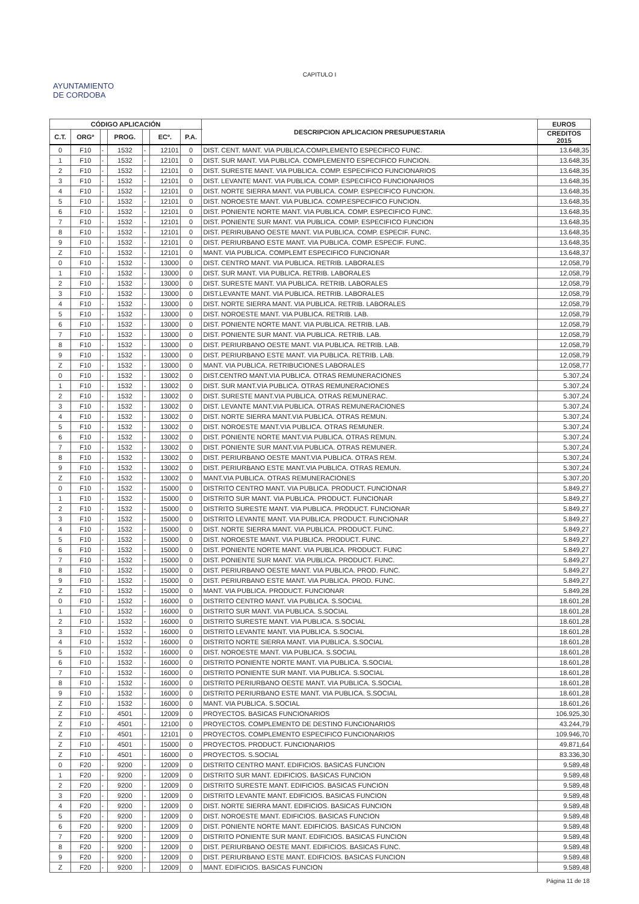CAPITULO I
AYUNTAMIENTO
DE CORDOBA
| CÓDIGO APLICACIÓN | | | | | | | DESCRIPCION APLICACION PRESUPUESTARIA | EUROS |
| --- | --- | --- | --- | --- | --- | --- | --- | --- |
| C.T. | ORGº | | PROG. | | ECº. | P.A. | | CREDITOS 2015 |
| 0 | F10 | - | 1532 | - | 12101 | 0 | DIST. CENT. MANT. VIA PUBLICA.COMPLEMENTO ESPECIFICO FUNC. | 13.648,35 |
| 1 | F10 | - | 1532 | - | 12101 | 0 | DIST. SUR MANT. VIA PUBLICA. COMPLEMENTO ESPECIFICO FUNCION. | 13.648,35 |
| 2 | F10 | - | 1532 | - | 12101 | 0 | DIST. SURESTE MANT. VIA PUBLICA. COMP. ESPECIFICO FUNCIONARIOS | 13.648,35 |
| 3 | F10 | - | 1532 | - | 12101 | 0 | DIST. LEVANTE MANT. VIA PUBLICA. COMP. ESPECIFICO FUNCIONARIOS | 13.648,35 |
| 4 | F10 | - | 1532 | - | 12101 | 0 | DIST. NORTE SIERRA MANT. VIA PUBLICA. COMP. ESPECIFICO FUNCION. | 13.648,35 |
| 5 | F10 | - | 1532 | - | 12101 | 0 | DIST. NOROESTE MANT. VIA PUBLICA. COMP.ESPECIFICO FUNCION. | 13.648,35 |
| 6 | F10 | - | 1532 | - | 12101 | 0 | DIST. PONIENTE NORTE MANT. VIA PUBLICA. COMP. ESPECIFICO FUNC. | 13.648,35 |
| 7 | F10 | - | 1532 | - | 12101 | 0 | DIST. PONIENTE SUR MANT. VIA PUBLICA. COMP. ESPECIFICO FUNCION | 13.648,35 |
| 8 | F10 | - | 1532 | - | 12101 | 0 | DIST. PERIRUBANO OESTE MANT. VIA PUBLICA. COMP. ESPECIF. FUNC. | 13.648,35 |
| 9 | F10 | - | 1532 | - | 12101 | 0 | DIST. PERIURBANO ESTE MANT. VIA PUBLICA. COMP. ESPECIF. FUNC. | 13.648,35 |
| Z | F10 | - | 1532 | - | 12101 | 0 | MANT. VIA PUBLICA. COMPLEMT ESPECIFICO FUNCIONAR | 13.648,37 |
| 0 | F10 | - | 1532 | - | 13000 | 0 | DIST. CENTRO MANT. VIA PUBLICA. RETRIB. LABORALES | 12.058,79 |
| 1 | F10 | - | 1532 | - | 13000 | 0 | DIST. SUR MANT. VIA PUBLICA. RETRIB. LABORALES | 12.058,79 |
| 2 | F10 | - | 1532 | - | 13000 | 0 | DIST. SURESTE MANT. VIA PUBLICA. RETRIB. LABORALES | 12.058,79 |
| 3 | F10 | - | 1532 | - | 13000 | 0 | DIST.LEVANTE MANT. VIA PUBLICA. RETRIB. LABORALES | 12.058,79 |
| 4 | F10 | - | 1532 | - | 13000 | 0 | DIST. NORTE SIERRA MANT. VIA PUBLICA. RETRIB. LABORALES | 12.058,79 |
| 5 | F10 | - | 1532 | - | 13000 | 0 | DIST. NOROESTE MANT. VIA PUBLICA. RETRIB. LAB. | 12.058,79 |
| 6 | F10 | - | 1532 | - | 13000 | 0 | DIST. PONIENTE NORTE MANT. VIA PUBLICA. RETRIB. LAB. | 12.058,79 |
| 7 | F10 | - | 1532 | - | 13000 | 0 | DIST. PONIENTE SUR MANT. VIA PUBLICA. RETRIB. LAB. | 12.058,79 |
| 8 | F10 | - | 1532 | - | 13000 | 0 | DIST. PERIURBANO OESTE MANT. VIA PUBLICA. RETRIB. LAB. | 12.058,79 |
| 9 | F10 | - | 1532 | - | 13000 | 0 | DIST. PERIURBANO ESTE MANT. VIA PUBLICA. RETRIB. LAB. | 12.058,79 |
| Z | F10 | - | 1532 | - | 13000 | 0 | MANT. VIA PUBLICA. RETRIBUCIONES LABORALES | 12.058,77 |
| 0 | F10 | - | 1532 | - | 13002 | 0 | DIST.CENTRO MANT.VIA PUBLICA. OTRAS REMUNERACIONES | 5.307,24 |
| 1 | F10 | - | 1532 | - | 13002 | 0 | DIST. SUR MANT.VIA PUBLICA. OTRAS REMUNERACIONES | 5.307,24 |
| 2 | F10 | - | 1532 | - | 13002 | 0 | DIST. SURESTE MANT.VIA PUBLICA. OTRAS REMUNERAC. | 5.307,24 |
| 3 | F10 | - | 1532 | - | 13002 | 0 | DIST. LEVANTE MANT.VIA PUBLICA. OTRAS REMUNERACIONES | 5.307,24 |
| 4 | F10 | - | 1532 | - | 13002 | 0 | DIST. NORTE SIERRA MANT.VIA PUBLICA. OTRAS REMUN. | 5.307,24 |
| 5 | F10 | - | 1532 | - | 13002 | 0 | DIST. NOROESTE MANT.VIA PUBLICA. OTRAS REMUNER. | 5.307,24 |
| 6 | F10 | - | 1532 | - | 13002 | 0 | DIST. PONIENTE NORTE MANT.VIA PUBLICA. OTRAS REMUN. | 5.307,24 |
| 7 | F10 | - | 1532 | - | 13002 | 0 | DIST. PONIENTE SUR MANT.VIA PUBLICA. OTRAS REMUNER. | 5.307,24 |
| 8 | F10 | - | 1532 | - | 13002 | 0 | DIST. PERIURBANO OESTE MANT.VIA PUBLICA. OTRAS REM. | 5.307,24 |
| 9 | F10 | - | 1532 | - | 13002 | 0 | DIST. PERIURBANO ESTE MANT.VIA PUBLICA. OTRAS REMUN. | 5.307,24 |
| Z | F10 | - | 1532 | - | 13002 | 0 | MANT.VIA PUBLICA. OTRAS REMUNERACIONES | 5.307,20 |
| 0 | F10 | - | 1532 | - | 15000 | 0 | DISTRITO CENTRO MANT. VIA PUBLICA. PRODUCT. FUNCIONAR | 5.849,27 |
| 1 | F10 | - | 1532 | - | 15000 | 0 | DISTRITO SUR MANT. VIA PUBLICA. PRODUCT. FUNCIONAR | 5.849,27 |
| 2 | F10 | - | 1532 | - | 15000 | 0 | DISTRITO SURESTE MANT. VIA PUBLICA. PRODUCT. FUNCIONAR | 5.849,27 |
| 3 | F10 | - | 1532 | - | 15000 | 0 | DISTRITO LEVANTE MANT. VIA PUBLICA. PRODUCT. FUNCIONAR | 5.849,27 |
| 4 | F10 | - | 1532 | - | 15000 | 0 | DIST. NORTE SIERRA MANT. VIA PUBLICA. PRODUCT. FUNC. | 5.849,27 |
| 5 | F10 | - | 1532 | - | 15000 | 0 | DIST. NOROESTE MANT. VIA PUBLICA. PRODUCT. FUNC. | 5.849,27 |
| 6 | F10 | - | 1532 | - | 15000 | 0 | DIST. PONIENTE NORTE MANT. VIA PUBLICA. PRODUCT. FUNC | 5.849,27 |
| 7 | F10 | - | 1532 | - | 15000 | 0 | DIST. PONIENTE SUR MANT. VIA PUBLICA. PRODUCT. FUNC. | 5.849,27 |
| 8 | F10 | - | 1532 | - | 15000 | 0 | DIST. PERIURBANO OESTE MANT. VIA PUBLICA. PROD. FUNC. | 5.849,27 |
| 9 | F10 | - | 1532 | - | 15000 | 0 | DIST. PERIURBANO ESTE MANT. VIA PUBLICA. PROD. FUNC. | 5.849,27 |
| Z | F10 | - | 1532 | - | 15000 | 0 | MANT. VIA PUBLICA. PRODUCT. FUNCIONAR | 5.849,28 |
| 0 | F10 | - | 1532 | - | 16000 | 0 | DISTRITO CENTRO MANT. VIA PUBLICA. S.SOCIAL | 18.601,28 |
| 1 | F10 | - | 1532 | - | 16000 | 0 | DISTRITO SUR MANT. VIA PUBLICA. S.SOCIAL | 18.601,28 |
| 2 | F10 | - | 1532 | - | 16000 | 0 | DISTRITO SURESTE MANT. VIA PUBLICA. S.SOCIAL | 18.601,28 |
| 3 | F10 | - | 1532 | - | 16000 | 0 | DISTRITO LEVANTE MANT. VIA PUBLICA. S.SOCIAL | 18.601,28 |
| 4 | F10 | - | 1532 | - | 16000 | 0 | DISTRITO NORTE SIERRA MANT. VIA PUBLICA. S.SOCIAL | 18.601,28 |
| 5 | F10 | - | 1532 | - | 16000 | 0 | DIST. NOROESTE MANT. VIA PUBLICA. S.SOCIAL | 18.601,28 |
| 6 | F10 | - | 1532 | - | 16000 | 0 | DISTRITO PONIENTE NORTE MANT. VIA PUBLICA. S.SOCIAL | 18.601,28 |
| 7 | F10 | - | 1532 | - | 16000 | 0 | DISTRITO PONIENTE SUR MANT. VIA PUBLICA. S.SOCIAL | 18.601,28 |
| 8 | F10 | - | 1532 | - | 16000 | 0 | DISTRITO PERIURBANO OESTE MANT. VIA PUBLICA. S.SOCIAL | 18.601,28 |
| 9 | F10 | - | 1532 | - | 16000 | 0 | DISTRITO PERIURBANO ESTE MANT. VIA PUBLICA. S.SOCIAL | 18.601,28 |
| Z | F10 | - | 1532 | - | 16000 | 0 | MANT. VIA PUBLICA. S.SOCIAL | 18.601,26 |
| Z | F10 | - | 4501 | - | 12009 | 0 | PROYECTOS. BASICAS FUNCIONARIOS | 106.925,30 |
| Z | F10 | - | 4501 | - | 12100 | 0 | PROYECTOS. COMPLEMENTO DE DESTINO FUNCIONARIOS | 43.244,79 |
| Z | F10 | - | 4501 | - | 12101 | 0 | PROYECTOS. COMPLEMENTO ESPECIFICO FUNCIONARIOS | 109.946,70 |
| Z | F10 | - | 4501 | - | 15000 | 0 | PROYECTOS. PRODUCT. FUNCIONARIOS | 49.871,64 |
| Z | F10 | - | 4501 | - | 16000 | 0 | PROYECTOS. S.SOCIAL | 83.336,30 |
| 0 | F20 | - | 9200 | - | 12009 | 0 | DISTRITO CENTRO MANT. EDIFICIOS. BASICAS FUNCION | 9.589,48 |
| 1 | F20 | - | 9200 | - | 12009 | 0 | DISTRITO SUR MANT. EDIFICIOS. BASICAS FUNCION | 9.589,48 |
| 2 | F20 | - | 9200 | - | 12009 | 0 | DISTRITO SURESTE MANT. EDIFICIOS. BASICAS FUNCION | 9.589,48 |
| 3 | F20 | - | 9200 | - | 12009 | 0 | DISTRITO LEVANTE MANT. EDIFICIOS. BASICAS FUNCION | 9.589,48 |
| 4 | F20 | - | 9200 | - | 12009 | 0 | DIST. NORTE SIERRA MANT. EDIFICIOS. BASICAS FUNCION | 9.589,48 |
| 5 | F20 | - | 9200 | - | 12009 | 0 | DIST. NOROESTE MANT. EDIFICIOS. BASICAS FUNCION | 9.589,48 |
| 6 | F20 | - | 9200 | - | 12009 | 0 | DIST. PONIENTE NORTE MANT. EDIFICIOS. BASICAS FUNCION | 9.589,48 |
| 7 | F20 | - | 9200 | - | 12009 | 0 | DISTRITO PONIENTE SUR MANT. EDIFICIOS. BASICAS FUNCION | 9.589,48 |
| 8 | F20 | - | 9200 | - | 12009 | 0 | DIST. PERIURBANO OESTE MANT. EDIFICIOS. BASICAS FUNC. | 9.589,48 |
| 9 | F20 | - | 9200 | - | 12009 | 0 | DIST. PERIURBANO ESTE MANT. EDIFICIOS. BASICAS FUNCION | 9.589,48 |
| Z | F20 | - | 9200 | - | 12009 | 0 | MANT. EDIFICIOS. BASICAS FUNCION | 9.589,48 |
Página 11 de 18